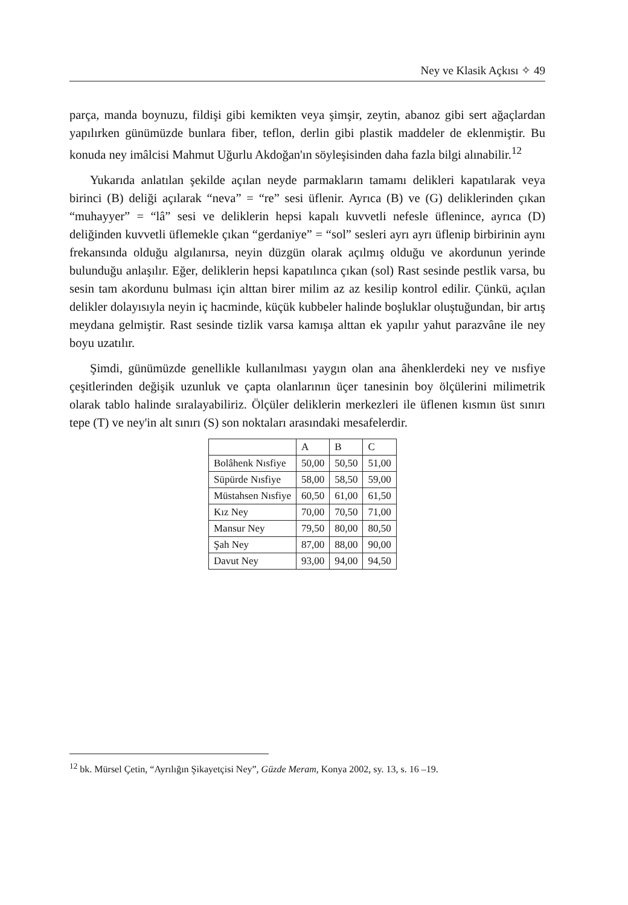Ney ve Klasik Açkısı ✧ 49
parça, manda boynuzu, fildişi gibi kemikten veya şimşir, zeytin, abanoz gibi sert ağaçlardan yapılırken günümüzde bunlara fiber, teflon, derlin gibi plastik maddeler de eklenmiştir. Bu konuda ney imâlcisi Mahmut Uğurlu Akdoğan'ın söyleşisinden daha fazla bilgi alınabilir.<sup>12</sup>
Yukarıda anlatılan şekilde açılan neyde parmakların tamamı delikleri kapatılarak veya birinci (B) deliği açılarak “neva” = “re” sesi üflenir. Ayrıca (B) ve (G) deliklerinden çıkan “muhayyer” = “lâ” sesi ve deliklerin hepsi kapalı kuvvetli nefesle üflenince, ayrıca (D) deliğinden kuvvetli üflemekle çıkan “gerdaniye” = “sol” sesleri ayrı ayrı üflenip birbirinin aynı frekansında olduğu algılanırsa, neyin düzgün olarak açılmış olduğu ve akordunun yerinde bulunduğu anlaşılır. Eğer, deliklerin hepsi kapatılınca çıkan (sol) Rast sesinde pestlik varsa, bu sesin tam akordunu bulması için alttan birer milim az az kesilip kontrol edilir. Çünkü, açılan delikler dolayısıyla neyin iç hacminde, küçük kubbeler halinde boşluklar oluştuğundan, bir artış meydana gelmiştir. Rast sesinde tizlik varsa kamışa alttan ek yapılır yahut parazvâne ile ney boyu uzatılır.
Şimdi, günümüzde genellikle kullanılması yaygın olan ana âhenklerdeki ney ve nısfiye çeşitlerinden değişik uzunluk ve çapta olanlarının üçer tanesinin boy ölçülerini milimetrik olarak tablo halinde sıralayabiliriz. Ölçüler deliklerin merkezleri ile üflenen kısmın üst sınırı tepe (T) ve ney'in alt sınırı (S) son noktaları arasındaki mesafelerdir.
| | A | B | C |
| --- | --- | --- | --- |
| Bolâhenk Nısfiye | 50,00 | 50,50 | 51,00 |
| Süpürde Nısfiye | 58,00 | 58,50 | 59,00 |
| Müstahsen Nısfiye | 60,50 | 61,00 | 61,50 |
| Kız Ney | 70,00 | 70,50 | 71,00 |
| Mansur Ney | 79,50 | 80,00 | 80,50 |
| Şah Ney | 87,00 | 88,00 | 90,00 |
| Davut Ney | 93,00 | 94,00 | 94,50 |
<sup>12</sup> bk. Mürsel Çetin, “Ayrılığın Şikayetçisi Ney”, Güzde Meram, Konya 2002, sy. 13, s. 16 –19.